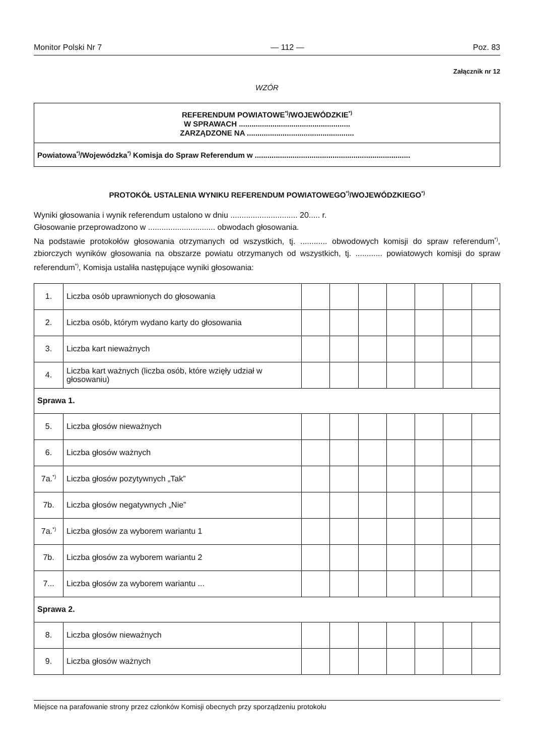Monitor Polski Nr 7 — 112 — Poz. 83
Załącznik nr 12
WZÓR
REFERENDUM POWIATOWE<sup>*)</sup>/WOJEWÓDZKIE<sup>*)</sup>
W SPRAWACH .....................................................
ZARZĄDZONE NA ...................................................
Powiatowa<sup>*)</sup>/Wojewódzka<sup>*)</sup> Komisja do Spraw Referendum w ..........................................................................
PROTOKÓŁ USTALENIA WYNIKU REFERENDUM POWIATOWEGO<sup>*)</sup>/WOJEWÓDZKIEGO<sup>*)</sup>
Wyniki głosowania i wynik referendum ustalono w dniu .............................. 20..... r.
Głosowanie przeprowadzono w .............................. obwodach głosowania.
Na podstawie protokołów głosowania otrzymanych od wszystkich, tj. ............ obwodowych komisji do spraw referendum<sup>*)</sup>, zbiorczych wyników głosowania na obszarze powiatu otrzymanych od wszystkich, tj. ............ powiatowych komisji do spraw referendum<sup>*)</sup>, Komisja ustaliła następujące wyniki głosowania:
| 1. | Liczba osób uprawnionych do głosowania | | | | | | | |
| 2. | Liczba osób, którym wydano karty do głosowania | | | | | | | |
| 3. | Liczba kart nieważnych | | | | | | | |
| 4. | Liczba kart ważnych (liczba osób, które wzięły udział w głosowaniu) | | | | | | | |
| Sprawa 1. | | | | | | | | |
| 5. | Liczba głosów nieważnych | | | | | | | |
| 6. | Liczba głosów ważnych | | | | | | | |
| 7a.<sup>*)</sup> | Liczba głosów pozytywnych „Tak” | | | | | | | |
| 7b. | Liczba głosów negatywnych „Nie” | | | | | | | |
| 7a.<sup>*)</sup> | Liczba głosów za wyborem wariantu 1 | | | | | | | |
| 7b. | Liczba głosów za wyborem wariantu 2 | | | | | | | |
| 7... | Liczba głosów za wyborem wariantu ... | | | | | | | |
| Sprawa 2. | | | | | | | | |
| 8. | Liczba głosów nieważnych | | | | | | | |
| 9. | Liczba głosów ważnych | | | | | | | |
Miejsce na parafowanie strony przez członków Komisji obecnych przy sporządzeniu protokołu